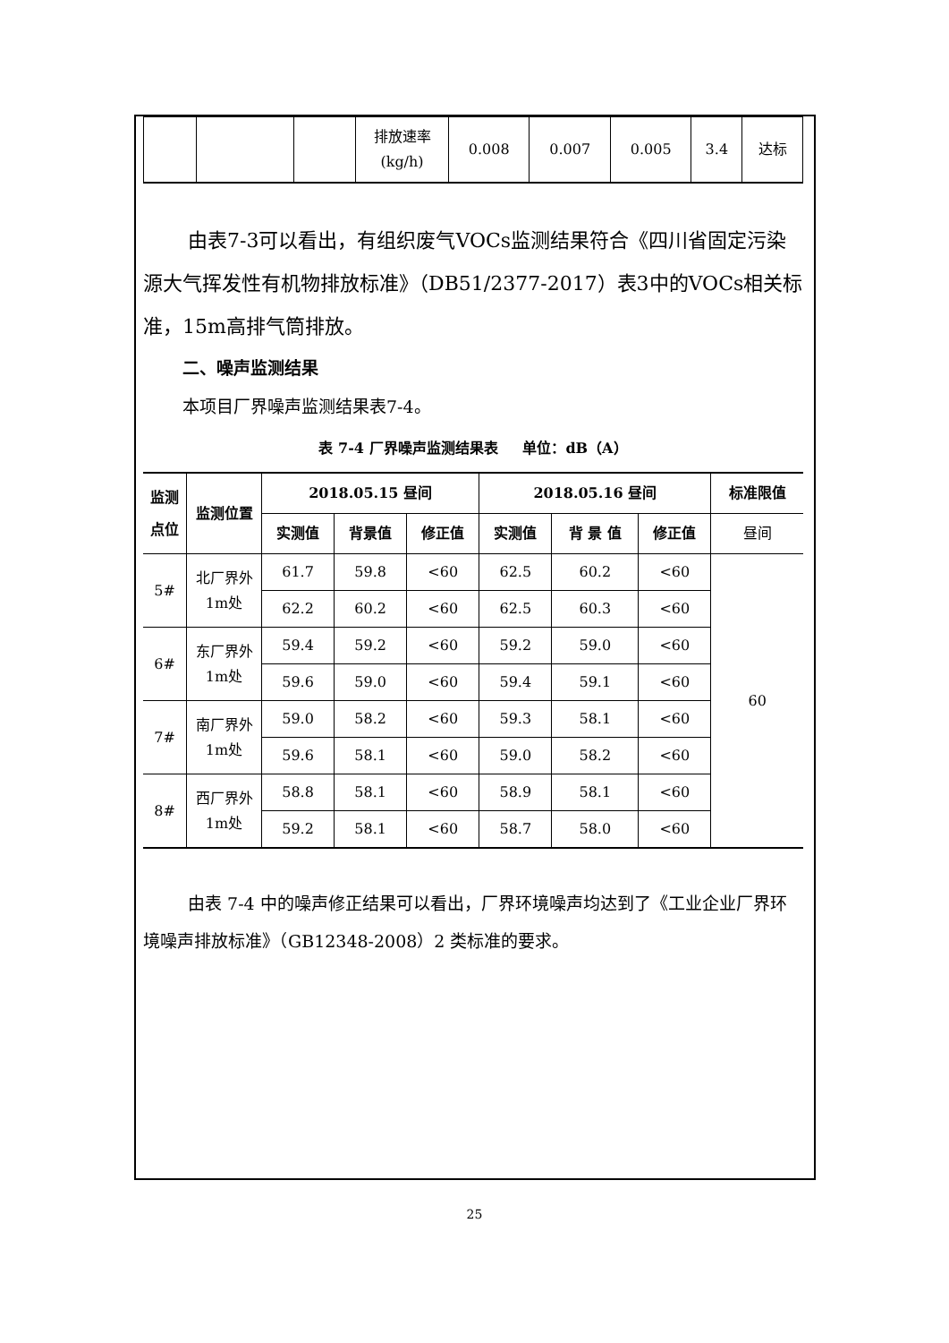| | | | 排放速率 (kg/h) | 0.008 | 0.007 | 0.005 | 3.4 | 达标 |
由表7-3可以看出，有组织废气VOCs监测结果符合《四川省固定污染源大气挥发性有机物排放标准》（DB51/2377-2017）表3中的VOCs相关标准，15m高排气筒排放。
二、噪声监测结果
本项目厂界噪声监测结果表7-4。
表 7-4 厂界噪声监测结果表 单位：dB（A）
| 监测点位 | 监测位置 | 2018.05.15 昼间 | | | 2018.05.16 昼间 | | | 标准限值 |
| --- | --- | --- | --- | --- | --- | --- | --- | --- |
| | | 实测值 | 背景值 | 修正值 | 实测值 | 背 景 值 | 修正值 | 昼间 |
| 5# | 北厂界外1m处 | 61.7 | 59.8 | <60 | 62.5 | 60.2 | <60 | 60 |
| | | 62.2 | 60.2 | <60 | 62.5 | 60.3 | <60 | |
| 6# | 东厂界外1m处 | 59.4 | 59.2 | <60 | 59.2 | 59.0 | <60 | |
| | | 59.6 | 59.0 | <60 | 59.4 | 59.1 | <60 | |
| 7# | 南厂界外1m处 | 59.0 | 58.2 | <60 | 59.3 | 58.1 | <60 | |
| | | 59.6 | 58.1 | <60 | 59.0 | 58.2 | <60 | |
| 8# | 西厂界外1m处 | 58.8 | 58.1 | <60 | 58.9 | 58.1 | <60 | |
| | | 59.2 | 58.1 | <60 | 58.7 | 58.0 | <60 | |
由表 7-4 中的噪声修正结果可以看出，厂界环境噪声均达到了《工业企业厂界环境噪声排放标准》（GB12348-2008）2 类标准的要求。
25